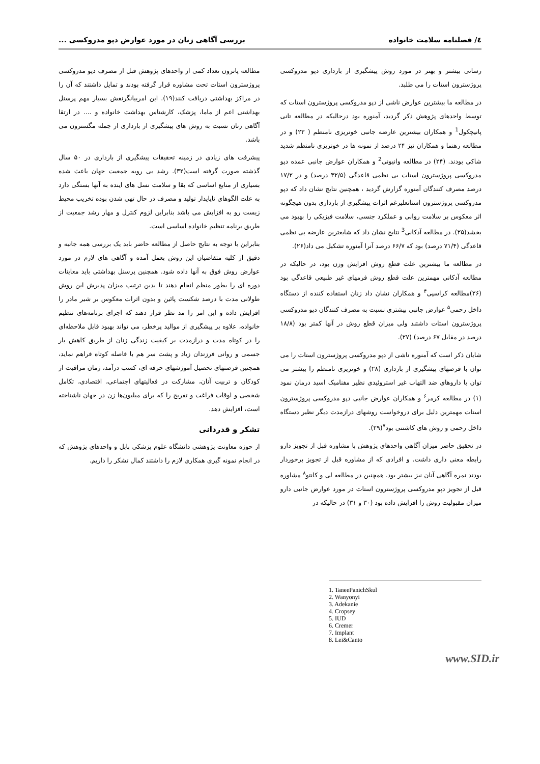٤/ فصلنامه سلامت خانواده بررسی آگاهی زنان در مورد عوارض دپو مدروکسی ...
رسانی بیشتر و بهتر در مورد روش پیشگیری از بارداری دپو مدروکسی پروژسترون استات را می طلبد.
در مطالعه ما بیشترین عوارض ناشی از دپو مدروکسی پروژسترون استات که توسط واحدهای پژوهش ذکر گردید، آمنوره بود درحالیکه در مطالعه تانی پانیچکول<sup>1</sup> و همکاران بیشترین عارضه جانبی خونریزی نامنظم ( ۲۳) و در مطالعه رهنما و همکاران نیز ۲۴ درصد از نمونه ها در خونریزی نامنظم شدید شاکی بودند. (۲۴) در مطالعه وانیونی<sup>2</sup> و همکاران عوارض جانبی عمده دپو مدروکسی پروژسترون استات بی نظمی قاعدگی (۳۲/۵ درصد) و در ۱۷/۲ درصد مصرف کنندگان آمنوره گزارش گردید ، همچنین نتایج نشان داد که دپو مدروکسی پروژسترون استاتعلیرغم اثرات پیشگیری از بارداری بدون هیچگونه اثر معکوس بر سلامت روانی و عملکرد جنسی، سلامت فیزیکی را بهبود می بخشد(۲۵). در مطالعه آدکانی<sup>3</sup> نتایج نشان داد که شایعترین عارضه بی نظمی قاعدگی (۷۱/۴ درصد) بود که ۶۶/۷ درصد آنرا آمنوره تشکیل می داد(۲۶).
در مطالعه ما بیشترین علت قطع روش افزایش وزن بود، در حالیکه در مطالعه آدکانی مهمترین علت قطع روش فرمهای غیر طبیعی قاعدگی بود (۲۶)مطالعه کراسپی<sup>۴</sup> و همکاران نشان داد زنان استفاده کننده از دستگاه داخل رحمی<sup>۵</sup> عوارض جانبی بیشتری نسبت به مصرف کنندگان دپو مدروکسی پروژسترون استات داشتند ولی میزان قطع روش در آنها کمتر بود (۱۸/۸ درصد در مقابل ۶۷ درصد) (۲۷).
شایان ذکر است که آمنوره ناشی از دپو مدروکسی پروژسترون استات را می توان با قرصهای پیشگیری از بارداری (۲۸) و خونریزی نامنظم را بیشتر می توان با داروهای ضد التهاب غیر استروئیدی نظیر مفنامیک اسید درمان نمود (۱) در مطالعه کرمر<sup>۶</sup> و همکاران عوارض جانبی دپو مدروکسی پروژسترون استات مهمترین دلیل برای دروخواست روشهای درازمدت دیگر نظیر دستگاه داخل رحمی و روش های کاشتنی بود<sup>۷</sup>(۲۹).
در تحقیق حاضر میزان آگاهی واحدهای پژوهش با مشاوره قبل از تجویز دارو رابطه معنی داری داشت. و افرادی که از مشاوره قبل از تجویز برخوردار بودند نمره آگاهی آنان نیز بیشتر بود. همچنین در مطالعه لی و کانتو<sup>۸</sup> مشاوره قبل از تجویز دپو مدروکسی پروژسترون استات در مورد عوارض جانبی دارو میزان مقبولیت روش را افزایش داده بود (۳۰ و ۳۱) در حالیکه در
مطالعه پاترون تعداد کمی از واحدهای پژوهش قبل از مصرف دپو مدروکسی پروژسترون استات تحت مشاوره قرار گرفته بودند و تمایل داشتند که آن را در مراکز بهداشتی دریافت کنند(۱۹). این امربیانگرنقش بسیار مهم پرسنل بهداشتی اعم از ماما، پزشک، کارشناس بهداشت خانواده و .... در ارتقا آگاهی زنان نسبت به روش های پیشگیری از بارداری از جمله مگسترون می باشد.
پیشرفت های زیادی در زمینه تحقیقات پیشگیری از بارداری در ۵۰ سال گذشته صورت گرفته است(۳۲). رشد بی رویه جمعیت جهان باعث شده بسیاری از منابع اساسی که بقا و سلامت نسل های اینده به آنها بستگی دارد به علت الگوهای ناپایدار تولید و مصرف در حال تهی شدن بوده تخریب محیط زیست رو به افزایش می باشد بنابراین لزوم کنترل و مهار رشد جمعیت از طریق برنامه تنظیم خانواده اساسی است.
بنابراین با توجه به نتایج حاصل از مطالعه حاضر باید یک بررسی همه جانبه و دقیق از کلیه متقاضیان این روش بعمل آمده و آگاهی های لازم در مورد عوارض روش فوق به آنها داده شود. همچنین پرسنل بهداشتی باید معاینات دوره ای را بطور منظم انجام دهند تا بدین ترتیب میزان پذیرش این روش طولانی مدت با درصد شکست پائین و بدون اثرات معکوس بر شیر مادر را افزایش داده و این امر را مد نظر قرار دهند که اجرای برنامه‌های تنظیم خانواده، علاوه بر پیشگیری از موالید پرخطر، می تواند بهبود قابل ملاحظه‌ای را در کوتاه مدت و درازمدت بر کیفیت زندگی زنان از طریق کاهش بار جسمی و روانی فرزندان زیاد و پشت سر هم با فاصله کوتاه فراهم نماید، همچنین فرصتهای تحصیل آموزشهای حرفه ای، کسب درآمد، زمان مراقبت از کودکان و تربیت آنان، مشارکت در فعالیتهای اجتماعی، اقتصادی، تکامل شخصی و اوقات فراغت و تفریح را که برای میلیون‌ها زن در جهان ناشناخته است، افزایش دهد.
تشکر و قدردانی
از حوزه معاونت پژوهشی دانشگاه علوم پزشکی بابل و واحدهای پژوهش که در انجام نمونه گیری همکاری لازم را داشتند کمال تشکر را داریم.
1. TaneePanichSkul
2. Wanyonyi
3. Adekanie
4. Cropsey
5. IUD
6. Cremer
7. Implant
8. Lei&Canto
www.SID.ir